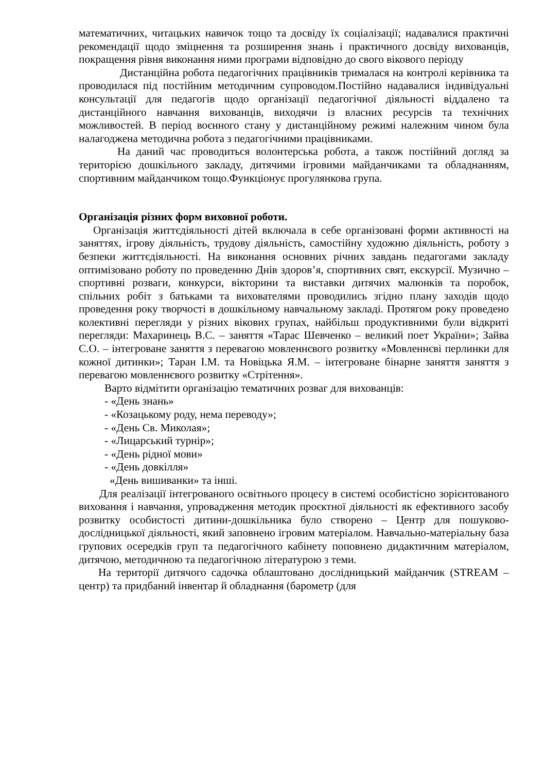математичних, читацьких навичок тощо та досвіду їх соціалізації; надавалися практичні рекомендації щодо зміцнення та розширення знань і практичного досвіду вихованців, покращення рівня виконання ними програми відповідно до свого вікового періоду
Дистанційна робота педагогічних працівників трималася на контролі керівника та проводилася під постійним методичним супроводом.Постійно надавалися індивідуальні консультації для педагогів щодо організації педагогічної діяльності віддалено та дистанційного навчання вихованців, виходячи із власних ресурсів та технічних можливостей. В період воєнного стану у дистанційному режимі належним чином була налагоджена методична робота з педагогічними працівниками.
На даний час проводиться волонтерська робота, а також постійний догляд за територією дошкільного закладу, дитячими ігровими майданчиками та обладнанням, спортивним майданчиком тощо.Функціонує прогулянкова група.
Організація різних форм виховної роботи.
Організація життєдіяльності дітей включала в себе організовані форми активності на заняттях, ігрову діяльність, трудову діяльність, самостійну художню діяльність, роботу з безпеки життєдіяльності. На виконання основних річних завдань педагогами закладу оптимізовано роботу по проведенню Днів здоров’я, спортивних свят, екскурсії. Музично – спортивні розваги, конкурси, вікторини та виставки дитячих малюнків та поробок, спільних робіт з батьками та вихователями проводились згідно плану заходів щодо проведення року творчості в дошкільному навчальному закладі. Протягом року проведено колективні перегляди у різних вікових групах, найбільш продуктивними були відкриті перегляди: Махаринець В.С. – заняття «Тарас Шевченко – великий поет України»; Зайва С.О. – інтегроване заняття з перевагою мовленнєвого розвитку «Мовленнєві перлинки для кожної дитинки»; Таран І.М. та Новіцька Я.М. – інтегроване бінарне заняття заняття з перевагою мовленнєвого розвитку «Стрітення».
Варто відмітити організацію тематичних розваг для вихованців:
- «День знань»
- «Козацькому роду, нема переводу»;
- «День Св. Миколая»;
- «Лицарський турнір»;
- «День рідної мови»
- «День довкілля»
«День вишиванки» та інші.
Для реалізації інтегрованого освітнього процесу в системі особистісно зорієнтованого виховання і навчання, упровадження методик проєктної діяльності як ефективного засобу розвитку особистості дитини-дошкільника було створено – Центр для пошуково-дослідницької діяльності, який заповнено ігровим матеріалом. Навчально-матеріальну база групових осередків груп та педагогічного кабінету поповнено дидактичним матеріалом, дитячою, методичною та педагогічною літературою з теми.
На території дитячого садочка облаштовано дослідницький майданчик (STREAM – центр) та придбаний інвентар й обладнання (барометр (для